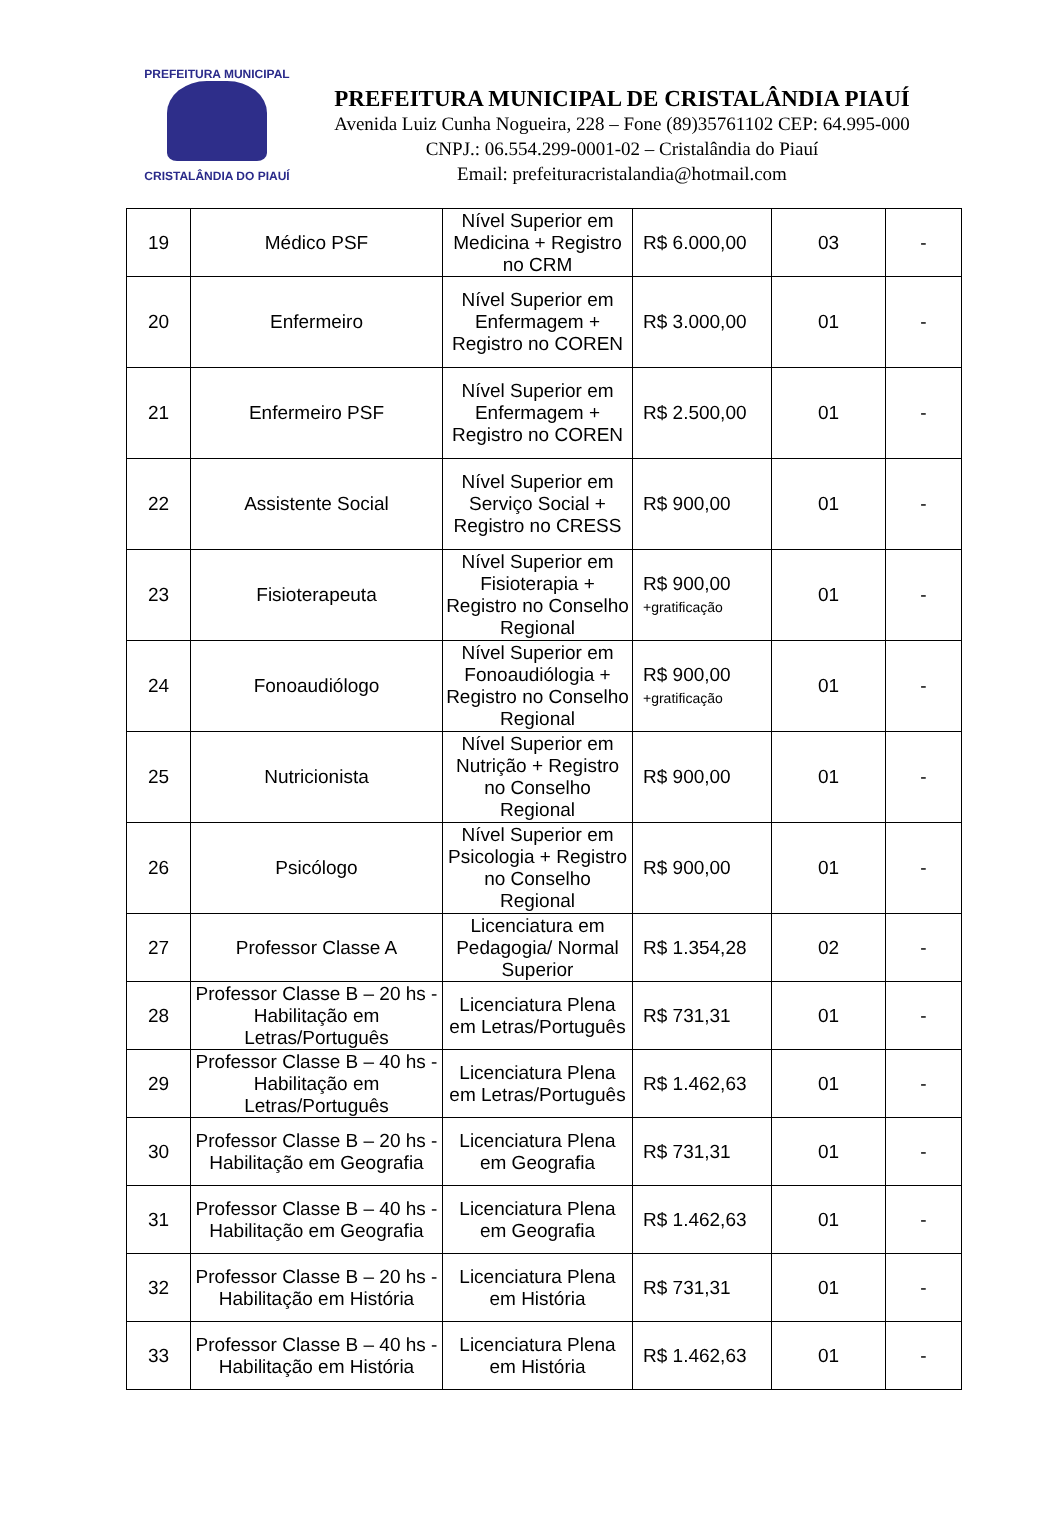PREFEITURA MUNICIPAL
CRISTALÂNDIA DO PIAUÍ
PREFEITURA MUNICIPAL DE CRISTALÂNDIA PIAUÍ
Avenida Luiz Cunha Nogueira, 228 – Fone (89)35761102 CEP: 64.995-000
CNPJ.: 06.554.299-0001-02 – Cristalândia do Piauí
Email: prefeituracristalandia@hotmail.com
| 19 | Médico PSF | Nível Superior em Medicina + Registro no CRM | R$ 6.000,00 | 03 | - |
| 20 | Enfermeiro | Nível Superior em Enfermagem + Registro no COREN | R$ 3.000,00 | 01 | - |
| 21 | Enfermeiro PSF | Nível Superior em Enfermagem + Registro no COREN | R$ 2.500,00 | 01 | - |
| 22 | Assistente Social | Nível Superior em Serviço Social + Registro no CRESS | R$ 900,00 | 01 | - |
| 23 | Fisioterapeuta | Nível Superior em Fisioterapia + Registro no Conselho Regional | R$ 900,00 +gratificação | 01 | - |
| 24 | Fonoaudiólogo | Nível Superior em Fonoaudiólogia + Registro no Conselho Regional | R$ 900,00 +gratificação | 01 | - |
| 25 | Nutricionista | Nível Superior em Nutrição + Registro no Conselho Regional | R$ 900,00 | 01 | - |
| 26 | Psicólogo | Nível Superior em Psicologia + Registro no Conselho Regional | R$ 900,00 | 01 | - |
| 27 | Professor Classe A | Licenciatura em Pedagogia/ Normal Superior | R$ 1.354,28 | 02 | - |
| 28 | Professor Classe B – 20 hs - Habilitação em Letras/Português | Licenciatura Plena em Letras/Português | R$ 731,31 | 01 | - |
| 29 | Professor Classe B – 40 hs - Habilitação em Letras/Português | Licenciatura Plena em Letras/Português | R$ 1.462,63 | 01 | - |
| 30 | Professor Classe B – 20 hs - Habilitação em Geografia | Licenciatura Plena em Geografia | R$ 731,31 | 01 | - |
| 31 | Professor Classe B – 40 hs - Habilitação em Geografia | Licenciatura Plena em Geografia | R$ 1.462,63 | 01 | - |
| 32 | Professor Classe B – 20 hs - Habilitação em História | Licenciatura Plena em História | R$ 731,31 | 01 | - |
| 33 | Professor Classe B – 40 hs - Habilitação em História | Licenciatura Plena em História | R$ 1.462,63 | 01 | - |